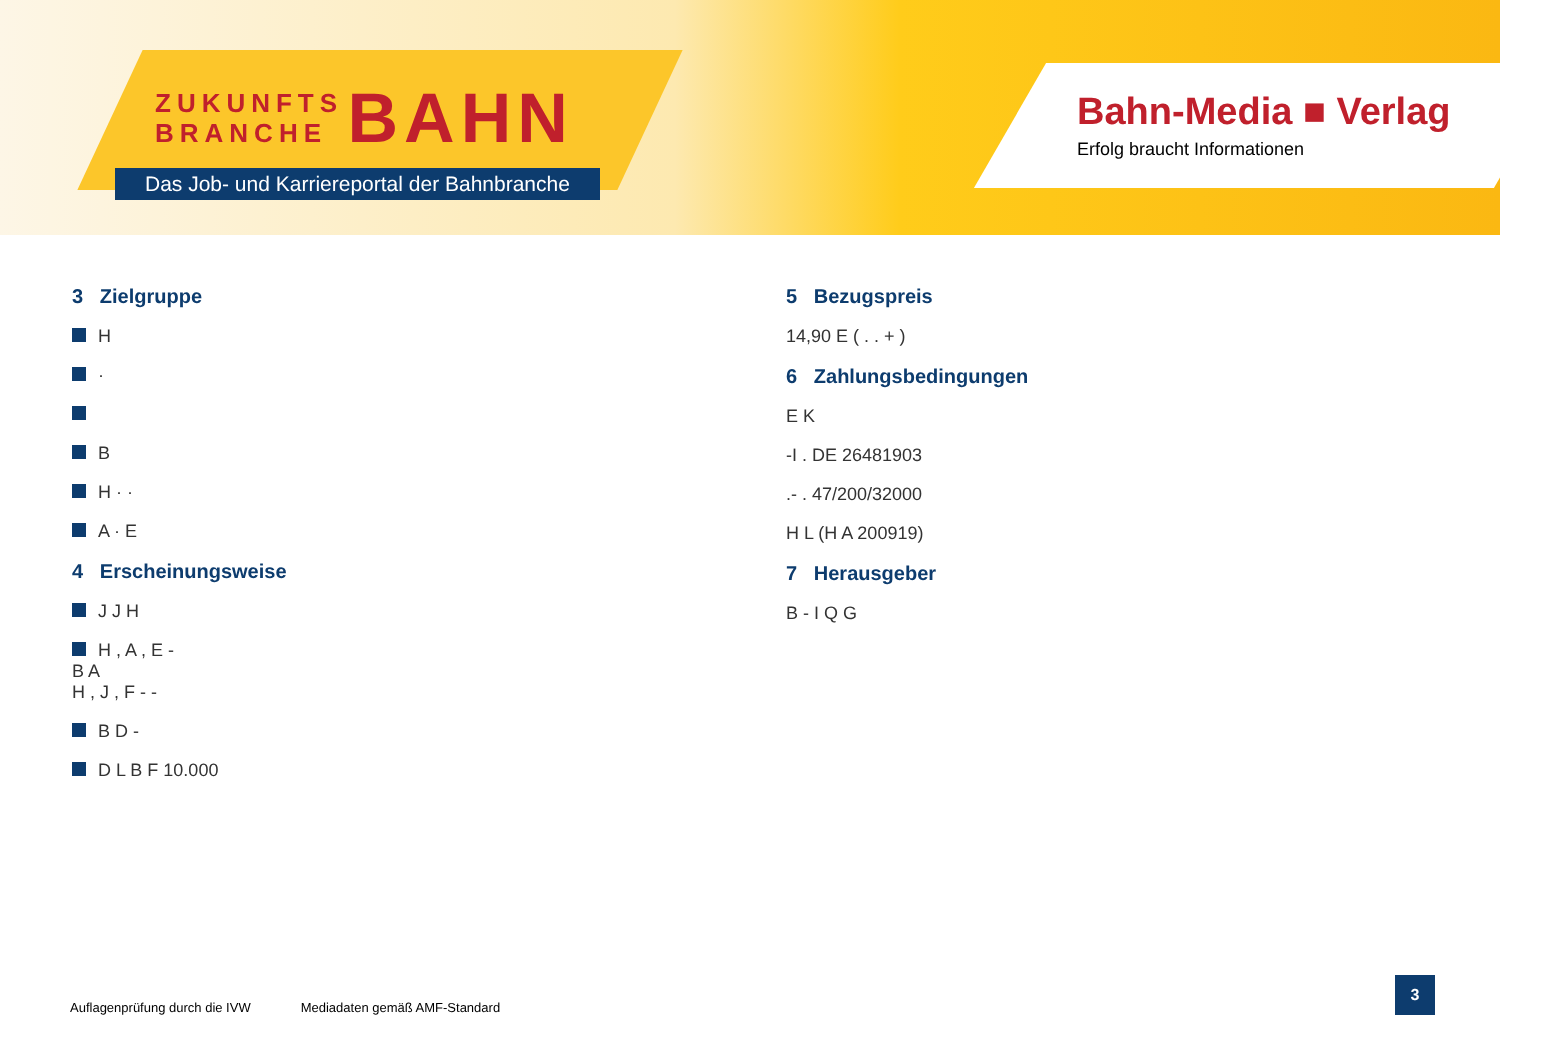ZUKUNFTS
BRANCHE BAHN
Das Job- und Karriereportal der Bahnbranche
Bahn-Media ■ Verlag
Erfolg braucht Informationen
3 Zielgruppe
H
·
B
H · ·
A · E
4 Erscheinungsweise
J J H
H , A , E -
B A
H , J , F - -
B D -
D L B F 10.000
5 Bezugspreis
14,90 E ( . . + )
6 Zahlungsbedingungen
E K
-I . DE 26481903
.- . 47/200/32000
H L (H A 200919)
7 Herausgeber
B - I Q G
Auflagenprüfung durch die IVW Mediadaten gemäß AMF-Standard
3